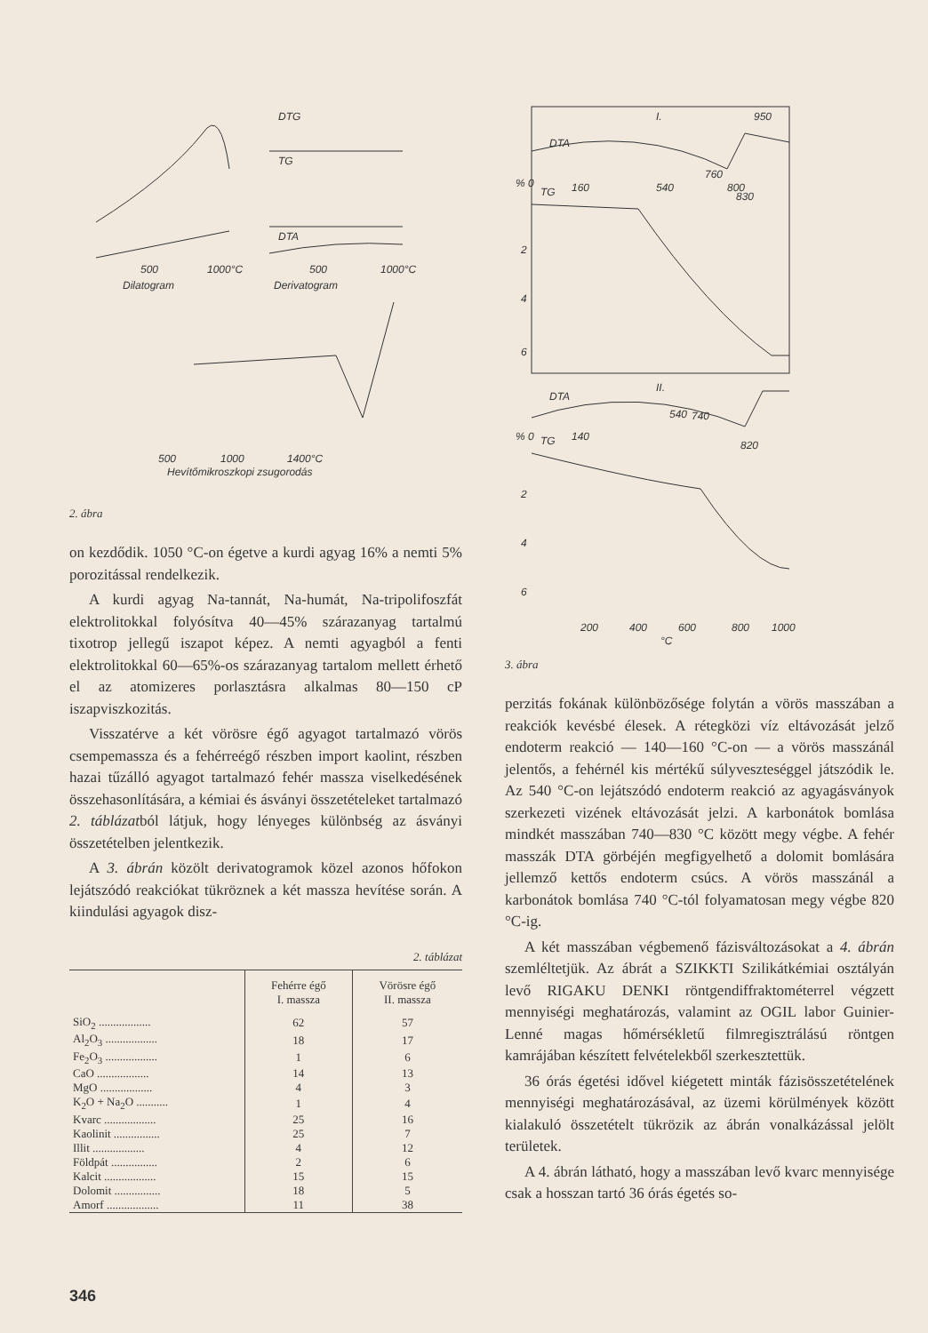500
1000°C
Dilatogram
500
1000°C
Derivatogram
DTG
TG
DTA
500
1000
1400°C
Hevítőmikroszkopi zsugorodás
2. ábra
on kezdődik. 1050 °C-on égetve a kurdi agyag 16% a nemti 5% porozitással rendelkezik.
A kurdi agyag Na-tannát, Na-humát, Na-tripolifoszfát elektrolitokkal folyósítva 40—45% szárazanyag tartalmú tixotrop jellegű iszapot képez. A nemti agyagból a fenti elektrolitokkal 60—65%-os szárazanyag tartalom mellett érhető el az atomizeres porlasztásra alkalmas 80—150 cP iszapviszkozitás.
Visszatérve a két vörösre égő agyagot tartalmazó vörös csempemassza és a fehérreégő részben import kaolint, részben hazai tűzálló agyagot tartalmazó fehér massza viselkedésének összehasonlítására, a kémiai és ásványi összetételeket tartalmazó 2. táblázatból látjuk, hogy lényeges különbség az ásványi összetételben jelentkezik.
A 3. ábrán közölt derivatogramok közel azonos hőfokon lejátszódó reakciókat tükröznek a két massza hevítése során. A kiindulási agyagok disz-
2. táblázat
| | Fehérre égő I. massza | Vörösre égő II. massza |
| SiO<sub>2</sub> .................. | 62 | 57 |
| Al<sub>2</sub>O<sub>3</sub> .................. | 18 | 17 |
| Fe<sub>2</sub>O<sub>3</sub> .................. | 1 | 6 |
| CaO .................. | 14 | 13 |
| MgO .................. | 4 | 3 |
| K<sub>2</sub>O + Na<sub>2</sub>O ........... | 1 | 4 |
| Kvarc .................. | 25 | 16 |
| Kaolinit ................ | 25 | 7 |
| Illit .................. | 4 | 12 |
| Földpát ................ | 2 | 6 |
| Kalcit .................. | 15 | 15 |
| Dolomit ................ | 18 | 5 |
| Amorf .................. | 11 | 38 |
DTA
I.
950
TG
160
540
760
800
830
DTA
II.
TG
140
540
740
820
% 0
2
4
6
% 0
2
4
6
200
400
600
800
1000
°C
3. ábra
perzitás fokának különbözősége folytán a vörös masszában a reakciók kevésbé élesek. A rétegközi víz eltávozását jelző endoterm reakció — 140—160 °C-on — a vörös masszánál jelentős, a fehérnél kis mértékű súlyveszteséggel játszódik le. Az 540 °C-on lejátszódó endoterm reakció az agyagásványok szerkezeti vizének eltávozását jelzi. A karbonátok bomlása mindkét masszában 740—830 °C között megy végbe. A fehér masszák DTA görbéjén megfigyelhető a dolomit bomlására jellemző kettős endoterm csúcs. A vörös masszánál a karbonátok bomlása 740 °C-tól folyamatosan megy végbe 820 °C-ig.
A két masszában végbemenő fázisváltozásokat a 4. ábrán szemléltetjük. Az ábrát a SZIKKTI Szilikátkémiai osztályán levő RIGAKU DENKI röntgendiffraktométerrel végzett mennyiségi meghatározás, valamint az OGIL labor Guinier-Lenné magas hőmérsékletű filmregisztrálású röntgen kamrájában készített felvételekből szerkesztettük.
36 órás égetési idővel kiégetett minták fázisösszetételének mennyiségi meghatározásával, az üzemi körülmények között kialakuló összetételt tükrözik az ábrán vonalkázással jelölt területek.
A 4. ábrán látható, hogy a masszában levő kvarc mennyisége csak a hosszan tartó 36 órás égetés so-
346